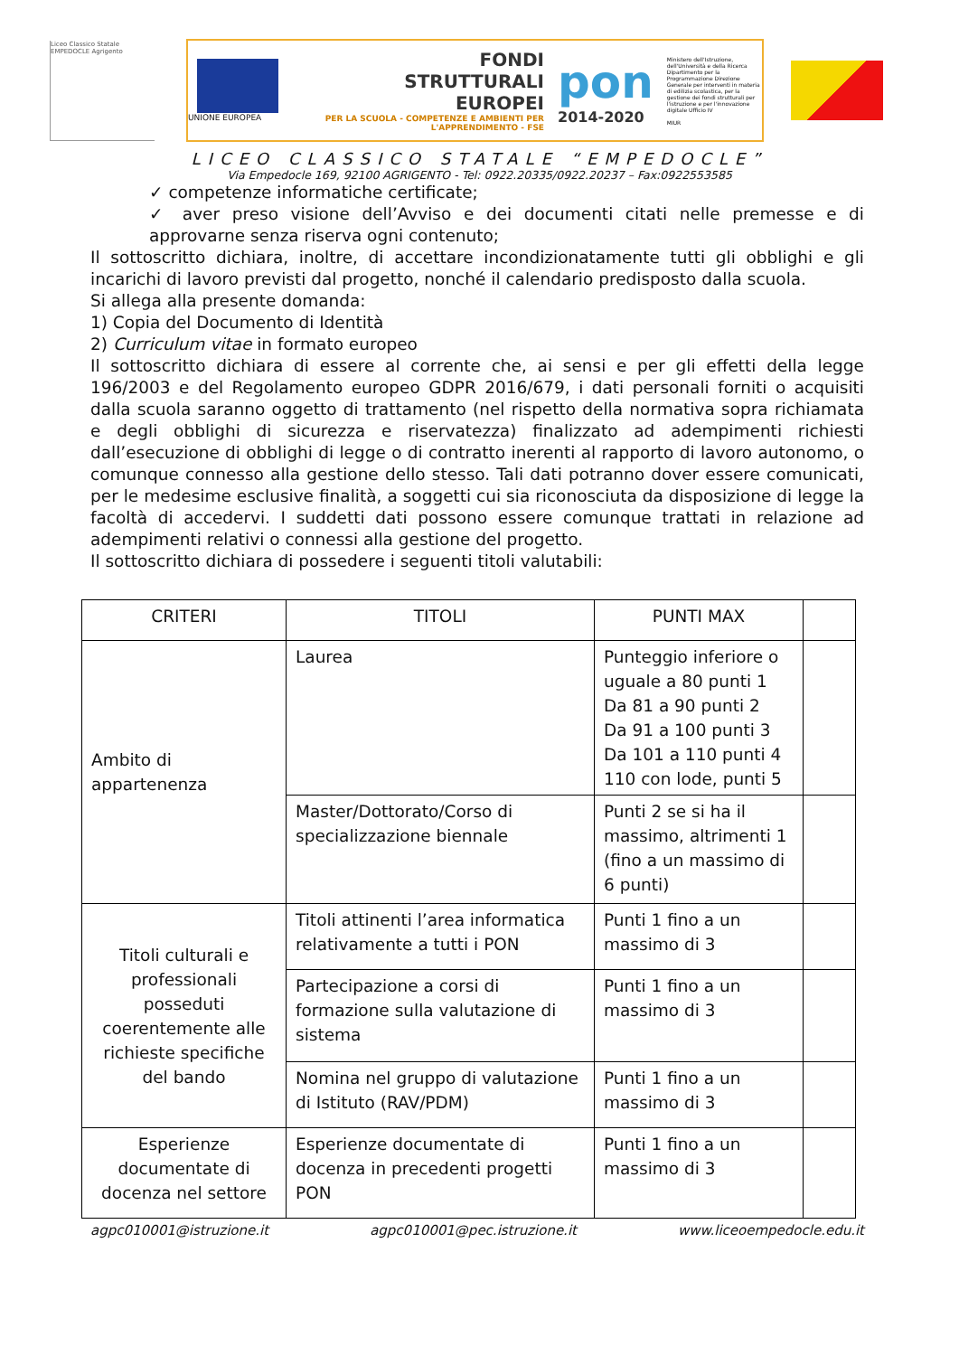Liceo Classico Statale EMPEDOCLE Agrigento
UNIONE EUROPEA
FONDI
STRUTTURALI
EUROPEI
PER LA SCUOLA - COMPETENZE E AMBIENTI PER L'APPRENDIMENTO - FSE
pon
2014-2020
Ministero dell'Istruzione, dell'Università e della Ricerca Dipartimento per la Programmazione Direzione Generale per interventi in materia di edilizia scolastica, per la gestione dei fondi strutturali per l'istruzione e per l'innovazione digitale Ufficio IV
MIUR
LICEO CLASSICO STATALE “EMPEDOCLE”
Via Empedocle 169, 92100 AGRIGENTO - Tel: 0922.20335/0922.20237 – Fax:0922553585
✓ competenze informatiche certificate;
✓ aver preso visione dell’Avviso e dei documenti citati nelle premesse e di approvarne senza riserva ogni contenuto;
Il sottoscritto dichiara, inoltre, di accettare incondizionatamente tutti gli obblighi e gli incarichi di lavoro previsti dal progetto, nonché il calendario predisposto dalla scuola.
Si allega alla presente domanda:
1) Copia del Documento di Identità
2) Curriculum vitae in formato europeo
Il sottoscritto dichiara di essere al corrente che, ai sensi e per gli effetti della legge 196/2003 e del Regolamento europeo GDPR 2016/679, i dati personali forniti o acquisiti dalla scuola saranno oggetto di trattamento (nel rispetto della normativa sopra richiamata e degli obblighi di sicurezza e riservatezza) finalizzato ad adempimenti richiesti dall’esecuzione di obblighi di legge o di contratto inerenti al rapporto di lavoro autonomo, o comunque connesso alla gestione dello stesso. Tali dati potranno dover essere comunicati, per le medesime esclusive finalità, a soggetti cui sia riconosciuta da disposizione di legge la facoltà di accedervi. I suddetti dati possono essere comunque trattati in relazione ad adempimenti relativi o connessi alla gestione del progetto.
Il sottoscritto dichiara di possedere i seguenti titoli valutabili:
| CRITERI | TITOLI | PUNTI MAX | |
| --- | --- | --- | --- |
| Ambito di appartenenza | Laurea | Punteggio inferiore o uguale a 80 punti 1 Da 81 a 90 punti 2 Da 91 a 100 punti 3 Da 101 a 110 punti 4 110 con lode, punti 5 | |
| | Master/Dottorato/Corso di specializzazione biennale | Punti 2 se si ha il massimo, altrimenti 1 (fino a un massimo di 6 punti) | |
| Titoli culturali e professionali posseduti coerentemente alle richieste specifiche del bando | Titoli attinenti l’area informatica relativamente a tutti i PON | Punti 1 fino a un massimo di 3 | |
| | Partecipazione a corsi di formazione sulla valutazione di sistema | Punti 1 fino a un massimo di 3 | |
| | Nomina nel gruppo di valutazione di Istituto (RAV/PDM) | Punti 1 fino a un massimo di 3 | |
| Esperienze documentate di docenza nel settore | Esperienze documentate di docenza in precedenti progetti PON | Punti 1 fino a un massimo di 3 | |
agpc010001@istruzione.it agpc010001@pec.istruzione.it www.liceoempedocle.edu.it